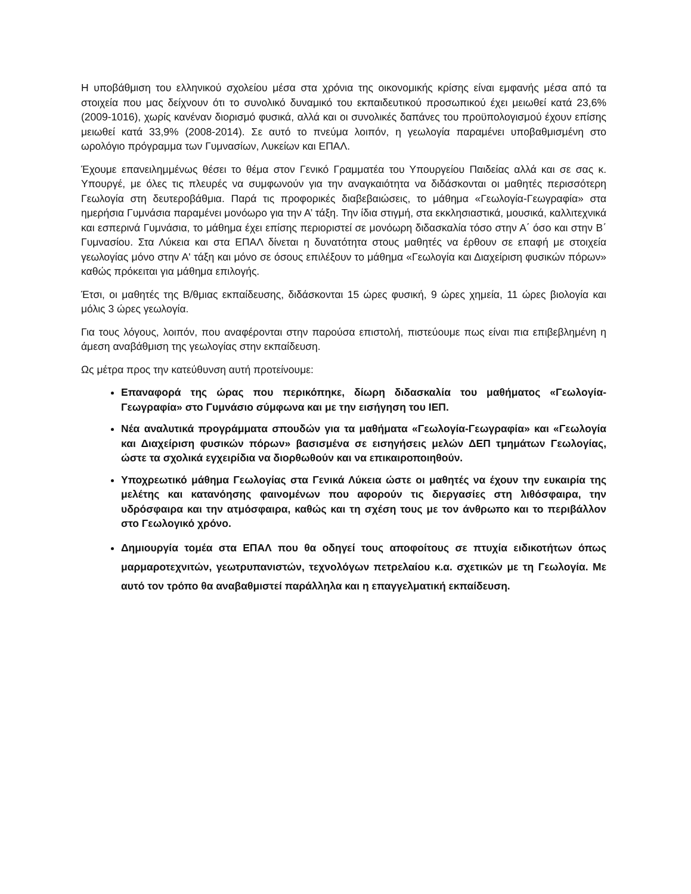Η υποβάθμιση του ελληνικού σχολείου μέσα στα χρόνια της οικονομικής κρίσης είναι εμφανής μέσα από τα στοιχεία που μας δείχνουν ότι το συνολικό δυναμικό του εκπαιδευτικού προσωπικού έχει μειωθεί κατά 23,6% (2009-1016), χωρίς κανέναν διορισμό φυσικά, αλλά και οι συνολικές δαπάνες του προϋπολογισμού έχουν επίσης μειωθεί κατά 33,9% (2008-2014). Σε αυτό το πνεύμα λοιπόν, η γεωλογία παραμένει υποβαθμισμένη στο ωρολόγιο πρόγραμμα των Γυμνασίων, Λυκείων και ΕΠΑΛ.
Έχουμε επανειλημμένως θέσει το θέμα στον Γενικό Γραμματέα του Υπουργείου Παιδείας αλλά και σε σας κ. Υπουργέ, με όλες τις πλευρές να συμφωνούν για την αναγκαιότητα να διδάσκονται οι μαθητές περισσότερη Γεωλογία στη δευτεροβάθμια. Παρά τις προφορικές διαβεβαιώσεις, το μάθημα «Γεωλογία-Γεωγραφία» στα ημερήσια Γυμνάσια παραμένει μονόωρο για την Α’ τάξη. Την ίδια στιγμή, στα εκκλησιαστικά, μουσικά, καλλιτεχνικά και εσπερινά Γυμνάσια, το μάθημα έχει επίσης περιοριστεί σε μονόωρη διδασκαλία τόσο στην Α΄ όσο και στην Β΄ Γυμνασίου. Στα Λύκεια και στα ΕΠΑΛ δίνεται η δυνατότητα στους μαθητές να έρθουν σε επαφή με στοιχεία γεωλογίας μόνο στην Α' τάξη και μόνο σε όσους επιλέξουν το μάθημα «Γεωλογία και Διαχείριση φυσικών πόρων» καθώς πρόκειται για μάθημα επιλογής.
Έτσι, οι μαθητές της Β/θμιας εκπαίδευσης, διδάσκονται 15 ώρες φυσική, 9 ώρες χημεία, 11 ώρες βιολογία και μόλις 3 ώρες γεωλογία.
Για τους λόγους, λοιπόν, που αναφέρονται στην παρούσα επιστολή, πιστεύουμε πως είναι πια επιβεβλημένη η άμεση αναβάθμιση της γεωλογίας στην εκπαίδευση.
Ως μέτρα προς την κατεύθυνση αυτή προτείνουμε:
Επαναφορά της ώρας που περικόπηκε, δίωρη διδασκαλία του μαθήματος «Γεωλογία-Γεωγραφία» στο Γυμνάσιο σύμφωνα και με την εισήγηση του ΙΕΠ.
Νέα αναλυτικά προγράμματα σπουδών για τα μαθήματα «Γεωλογία-Γεωγραφία» και «Γεωλογία και Διαχείριση φυσικών πόρων» βασισμένα σε εισηγήσεις μελών ΔΕΠ τμημάτων Γεωλογίας, ώστε τα σχολικά εγχειρίδια να διορθωθούν και να επικαιροποιηθούν.
Υποχρεωτικό μάθημα Γεωλογίας στα Γενικά Λύκεια ώστε οι μαθητές να έχουν την ευκαιρία της μελέτης και κατανόησης φαινομένων που αφορούν τις διεργασίες στη λιθόσφαιρα, την υδρόσφαιρα και την ατμόσφαιρα, καθώς και τη σχέση τους με τον άνθρωπο και το περιβάλλον στο Γεωλογικό χρόνο.
Δημιουργία τομέα στα ΕΠΑΛ που θα οδηγεί τους αποφοίτους σε πτυχία ειδικοτήτων όπως μαρμαροτεχνιτών, γεωτρυπανιστών, τεχνολόγων πετρελαίου κ.α. σχετικών με τη Γεωλογία. Με αυτό τον τρόπο θα αναβαθμιστεί παράλληλα και η επαγγελματική εκπαίδευση.